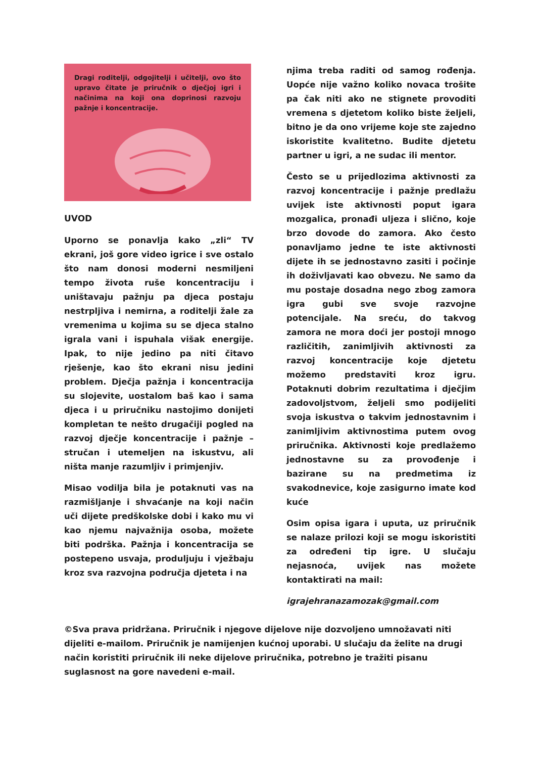Dragi roditelji, odgojitelji i učitelji, ovo što upravo čitate je priručnik o dječjoj igri i načinima na koji ona doprinosi razvoju pažnje i koncentracije.
UVOD
Uporno se ponavlja kako „zli“ TV ekrani, još gore video igrice i sve ostalo što nam donosi moderni nesmiljeni tempo života ruše koncentraciju i uništavaju pažnju pa djeca postaju nestrpljiva i nemirna, a roditelji žale za vremenima u kojima su se djeca stalno igrala vani i ispuhala višak energije. Ipak, to nije jedino pa niti čitavo rješenje, kao što ekrani nisu jedini problem. Dječja pažnja i koncentracija su slojevite, uostalom baš kao i sama djeca i u priručniku nastojimo donijeti kompletan te nešto drugačiji pogled na razvoj dječje koncentracije i pažnje – stručan i utemeljen na iskustvu, ali ništa manje razumljiv i primjenjiv.
Misao vodilja bila je potaknuti vas na razmišljanje i shvaćanje na koji način uči dijete predškolske dobi i kako mu vi kao njemu najvažnija osoba, možete biti podrška. Pažnja i koncentracija se postepeno usvaja, produljuju i vježbaju kroz sva razvojna područja djeteta i na
njima treba raditi od samog rođenja. Uopće nije važno koliko novaca trošite pa čak niti ako ne stignete provoditi vremena s djetetom koliko biste željeli, bitno je da ono vrijeme koje ste zajedno iskoristite kvalitetno. Budite djetetu partner u igri, a ne sudac ili mentor.
Često se u prijedlozima aktivnosti za razvoj koncentracije i pažnje predlažu uvijek iste aktivnosti poput igara mozgalica, pronađi uljeza i slično, koje brzo dovode do zamora. Ako često ponavljamo jedne te iste aktivnosti dijete ih se jednostavno zasiti i počinje ih doživljavati kao obvezu. Ne samo da mu postaje dosadna nego zbog zamora igra gubi sve svoje razvojne potencijale. Na sreću, do takvog zamora ne mora doći jer postoji mnogo različitih, zanimljivih aktivnosti za razvoj koncentracije koje djetetu možemo predstaviti kroz igru. Potaknuti dobrim rezultatima i dječjim zadovoljstvom, željeli smo podijeliti svoja iskustva o takvim jednostavnim i zanimljivim aktivnostima putem ovog priručnika. Aktivnosti koje predlažemo jednostavne su za provođenje i bazirane su na predmetima iz svakodnevice, koje zasigurno imate kod kuće
Osim opisa igara i uputa, uz priručnik se nalaze prilozi koji se mogu iskoristiti za određeni tip igre. U slučaju nejasnoća, uvijek nas možete kontaktirati na mail:
igrajehranazamozak@gmail.com
©Sva prava pridržana. Priručnik i njegove dijelove nije dozvoljeno umnožavati niti dijeliti e-mailom. Priručnik je namijenjen kućnoj uporabi. U slučaju da želite na drugi način koristiti priručnik ili neke dijelove priručnika, potrebno je tražiti pisanu suglasnost na gore navedeni e-mail.